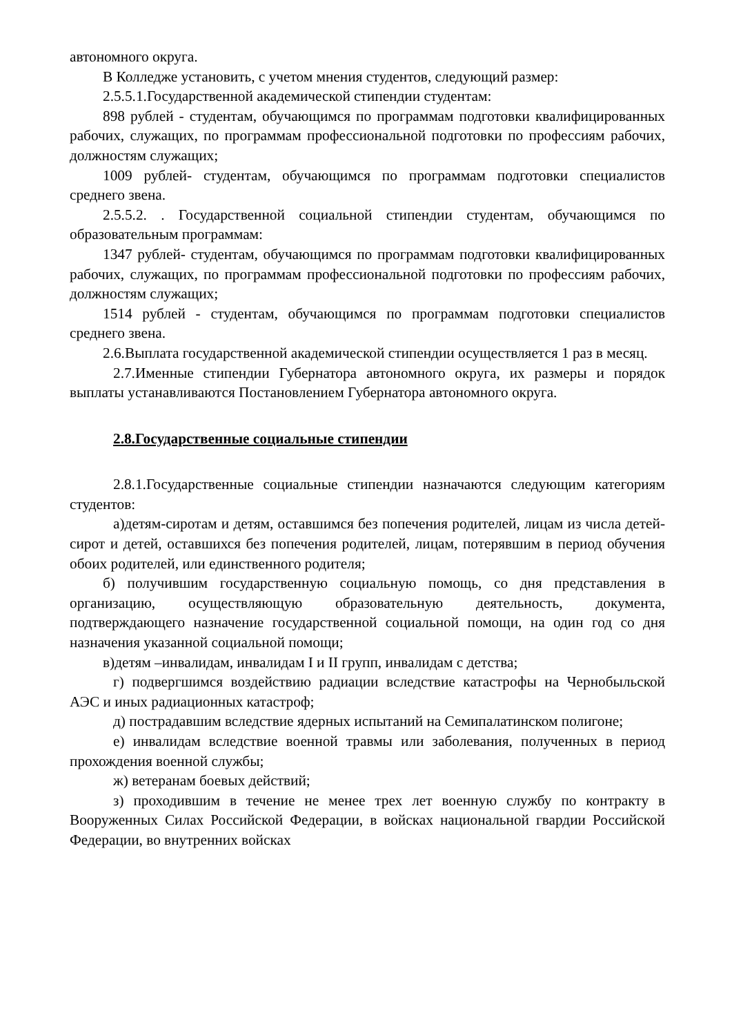автономного округа.
В Колледже установить, с учетом мнения студентов, следующий размер:
2.5.5.1.Государственной академической стипендии студентам:
898 рублей - студентам, обучающимся по программам подготовки квалифицированных рабочих, служащих, по программам профессиональной подготовки по профессиям рабочих, должностям служащих;
1009 рублей- студентам, обучающимся по программам подготовки специалистов среднего звена.
2.5.5.2. . Государственной социальной стипендии студентам, обучающимся по образовательным программам:
1347 рублей- студентам, обучающимся по программам подготовки квалифицированных рабочих, служащих, по программам профессиональной подготовки по профессиям рабочих, должностям служащих;
1514 рублей - студентам, обучающимся по программам подготовки специалистов среднего звена.
2.6.Выплата государственной академической стипендии осуществляется 1 раз в месяц.
2.7.Именные стипендии Губернатора автономного округа, их размеры и порядок выплаты устанавливаются Постановлением Губернатора автономного округа.
2.8.Государственные социальные стипендии
2.8.1.Государственные социальные стипендии назначаются следующим категориям студентов:
а)детям-сиротам и детям, оставшимся без попечения родителей, лицам из числа детей-сирот и детей, оставшихся без попечения родителей, лицам, потерявшим в период обучения обоих родителей, или единственного родителя;
б) получившим государственную социальную помощь, со дня представления в организацию, осуществляющую образовательную деятельность, документа, подтверждающего назначение государственной социальной помощи, на один год со дня назначения указанной социальной помощи;
в)детям –инвалидам, инвалидам I и II групп, инвалидам с детства;
г) подвергшимся воздействию радиации вследствие катастрофы на Чернобыльской АЭС и иных радиационных катастроф;
д) пострадавшим вследствие ядерных испытаний на Семипалатинском полигоне;
е) инвалидам вследствие военной травмы или заболевания, полученных в период прохождения военной службы;
ж) ветеранам боевых действий;
з) проходившим в течение не менее трех лет военную службу по контракту в Вооруженных Силах Российской Федерации, в войсках национальной гвардии Российской Федерации, во внутренних войсках